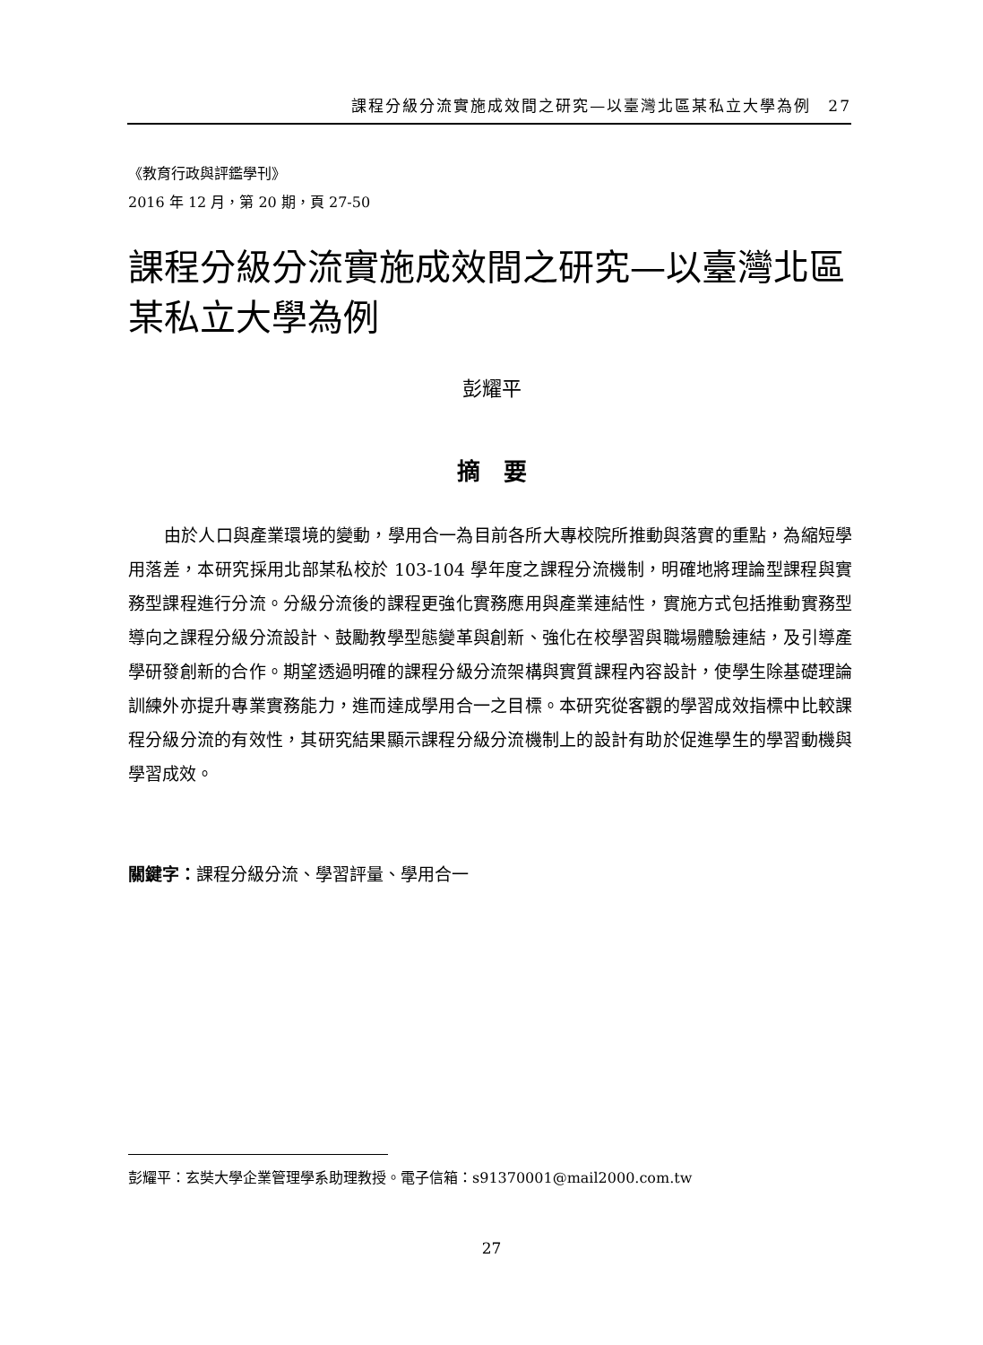課程分級分流實施成效間之研究—以臺灣北區某私立大學為例　27
《教育行政與評鑑學刊》
2016 年 12 月，第 20 期，頁 27-50
課程分級分流實施成效間之研究—以臺灣北區某私立大學為例
彭耀平
摘　要
由於人口與產業環境的變動，學用合一為目前各所大專校院所推動與落實的重點，為縮短學用落差，本研究採用北部某私校於 103-104 學年度之課程分流機制，明確地將理論型課程與實務型課程進行分流。分級分流後的課程更強化實務應用與產業連結性，實施方式包括推動實務型導向之課程分級分流設計、鼓勵教學型態變革與創新、強化在校學習與職場體驗連結，及引導產學研發創新的合作。期望透過明確的課程分級分流架構與實質課程內容設計，使學生除基礎理論訓練外亦提升專業實務能力，進而達成學用合一之目標。本研究從客觀的學習成效指標中比較課程分級分流的有效性，其研究結果顯示課程分級分流機制上的設計有助於促進學生的學習動機與學習成效。
關鍵字：課程分級分流、學習評量、學用合一
彭耀平：玄奘大學企業管理學系助理教授。電子信箱：s91370001@mail2000.com.tw
27